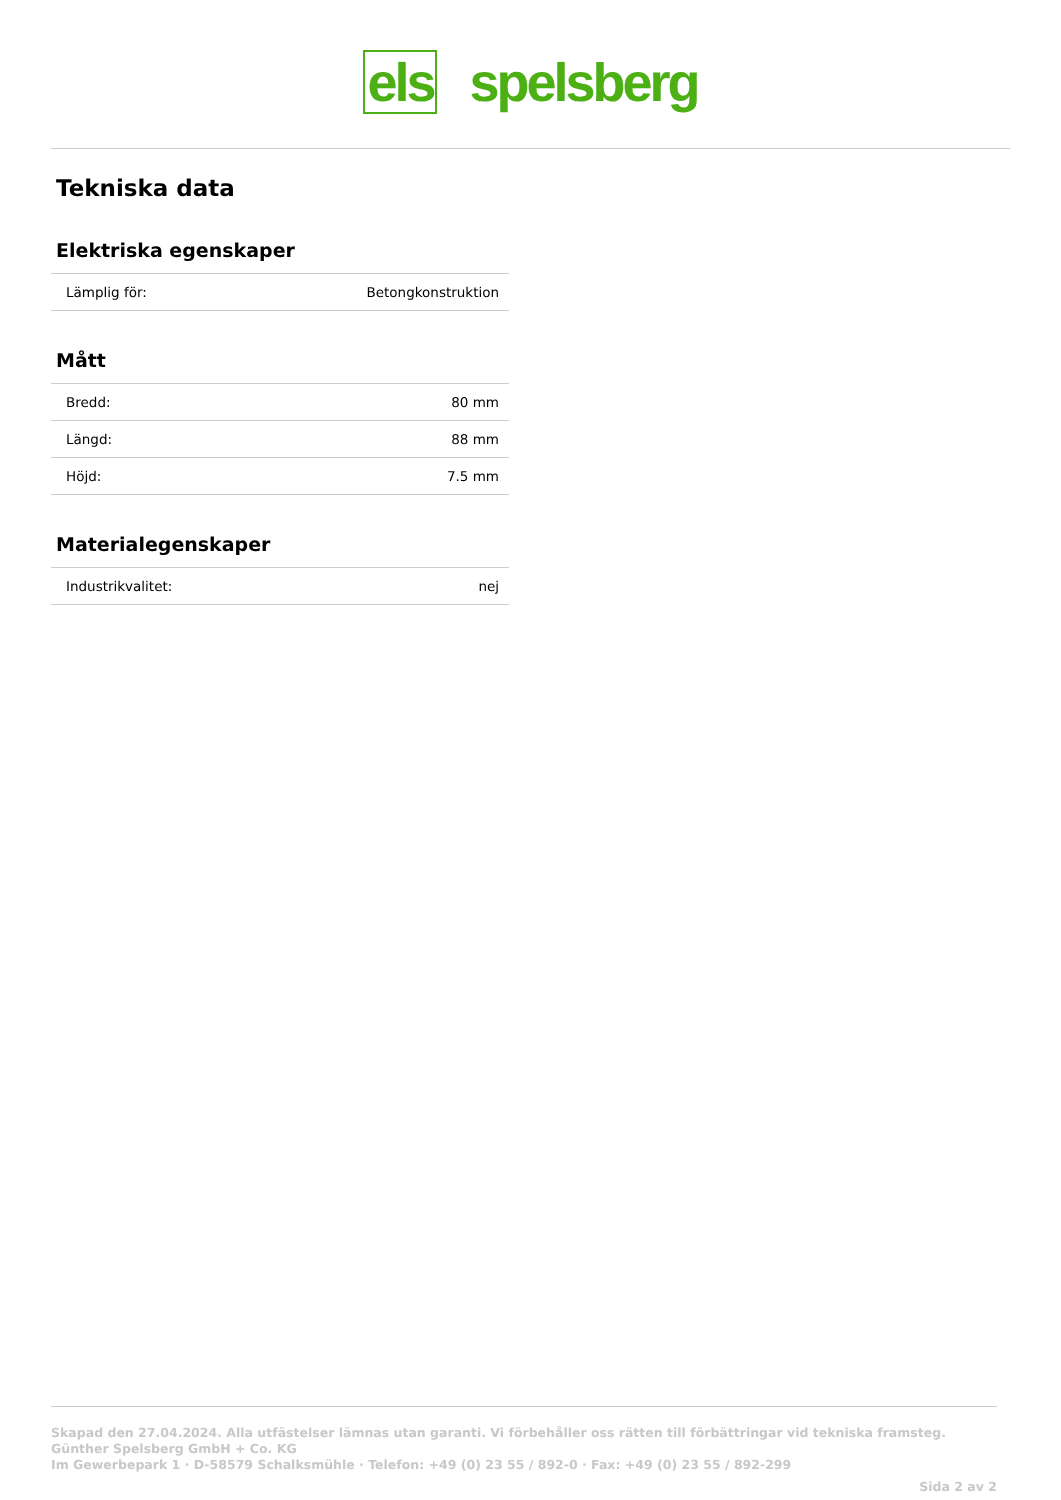els spelsberg
Tekniska data
Elektriska egenskaper
| Lämplig för: | Betongkonstruktion |
Mått
| Bredd: | 80 mm |
| Längd: | 88 mm |
| Höjd: | 7.5 mm |
Materialegenskaper
| Industrikvalitet: | nej |
Skapad den 27.04.2024. Alla utfästelser lämnas utan garanti. Vi förbehåller oss rätten till förbättringar vid tekniska framsteg.
Günther Spelsberg GmbH + Co. KG
Im Gewerbepark 1 · D-58579 Schalksmühle · Telefon: +49 (0) 23 55 / 892-0 · Fax: +49 (0) 23 55 / 892-299
Sida 2 av 2